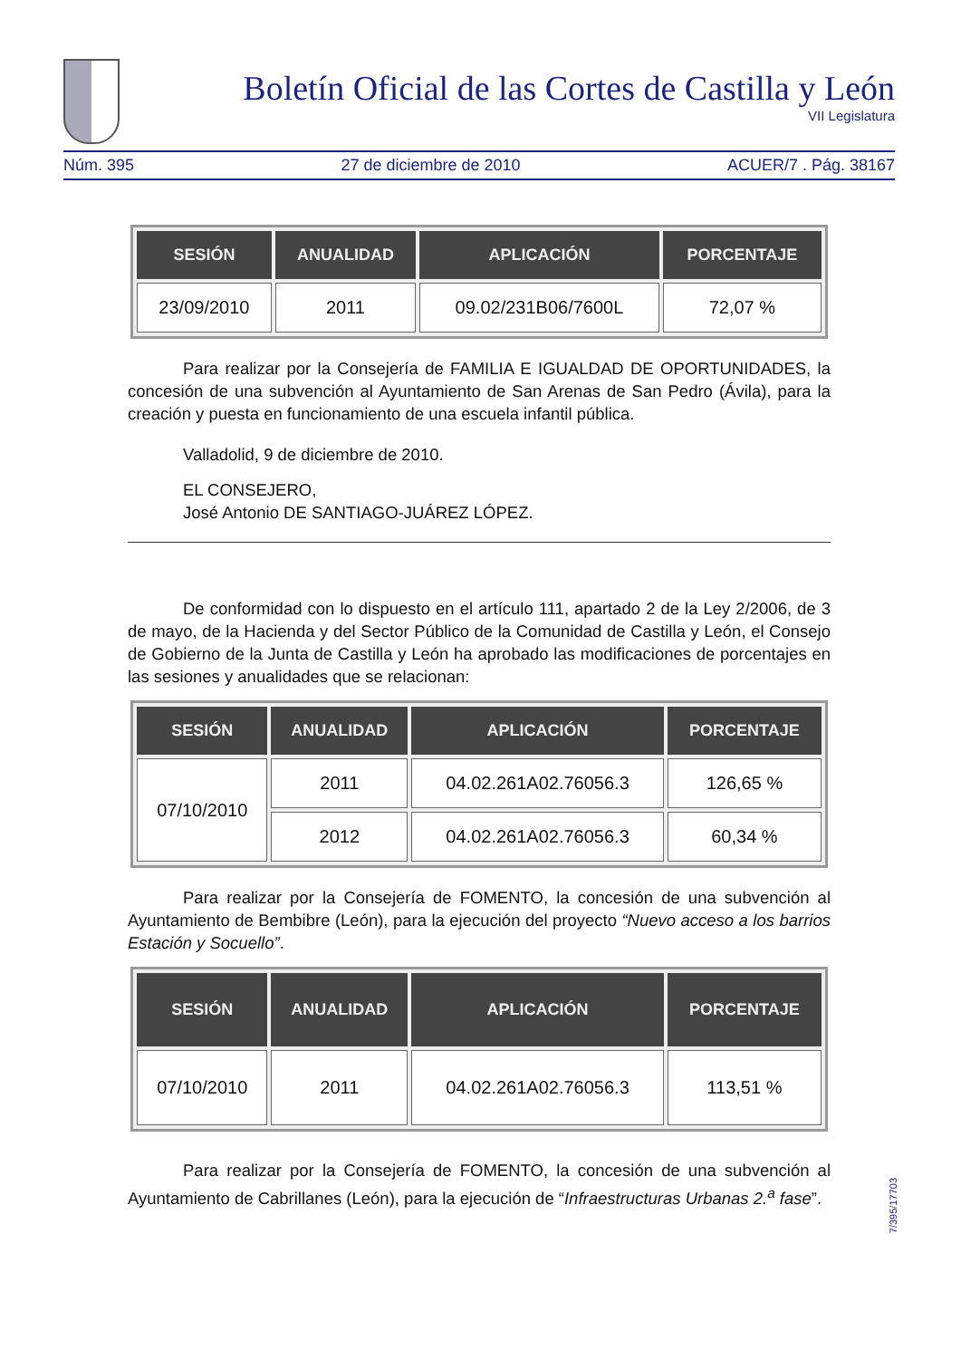Boletín Oficial de las Cortes de Castilla y León
VII Legislatura
Núm. 395 27 de diciembre de 2010 ACUER/7 . Pág. 38167
| SESIÓN | ANUALIDAD | APLICACIÓN | PORCENTAJE |
| --- | --- | --- | --- |
| 23/09/2010 | 2011 | 09.02/231B06/7600L | 72,07 % |
Para realizar por la Consejería de FAMILIA E IGUALDAD DE OPORTUNIDADES, la concesión de una subvención al Ayuntamiento de San Arenas de San Pedro (Ávila), para la creación y puesta en funcionamiento de una escuela infantil pública.
Valladolid, 9 de diciembre de 2010.
EL CONSEJERO,
José Antonio DE SANTIAGO-JUÁREZ LÓPEZ.
De conformidad con lo dispuesto en el artículo 111, apartado 2 de la Ley 2/2006, de 3 de mayo, de la Hacienda y del Sector Público de la Comunidad de Castilla y León, el Consejo de Gobierno de la Junta de Castilla y León ha aprobado las modificaciones de porcentajes en las sesiones y anualidades que se relacionan:
| SESIÓN | ANUALIDAD | APLICACIÓN | PORCENTAJE |
| --- | --- | --- | --- |
| 07/10/2010 | 2011 | 04.02.261A02.76056.3 | 126,65 % |
| | 2012 | 04.02.261A02.76056.3 | 60,34 % |
Para realizar por la Consejería de FOMENTO, la concesión de una subvención al Ayuntamiento de Bembibre (León), para la ejecución del proyecto “Nuevo acceso a los barrios Estación y Socuello”.
| SESIÓN | ANUALIDAD | APLICACIÓN | PORCENTAJE |
| --- | --- | --- | --- |
| 07/10/2010 | 2011 | 04.02.261A02.76056.3 | 113,51 % |
Para realizar por la Consejería de FOMENTO, la concesión de una subvención al Ayuntamiento de Cabrillanes (León), para la ejecución de “Infraestructuras Urbanas 2.<sup>a</sup> fase”.
7/395/17703